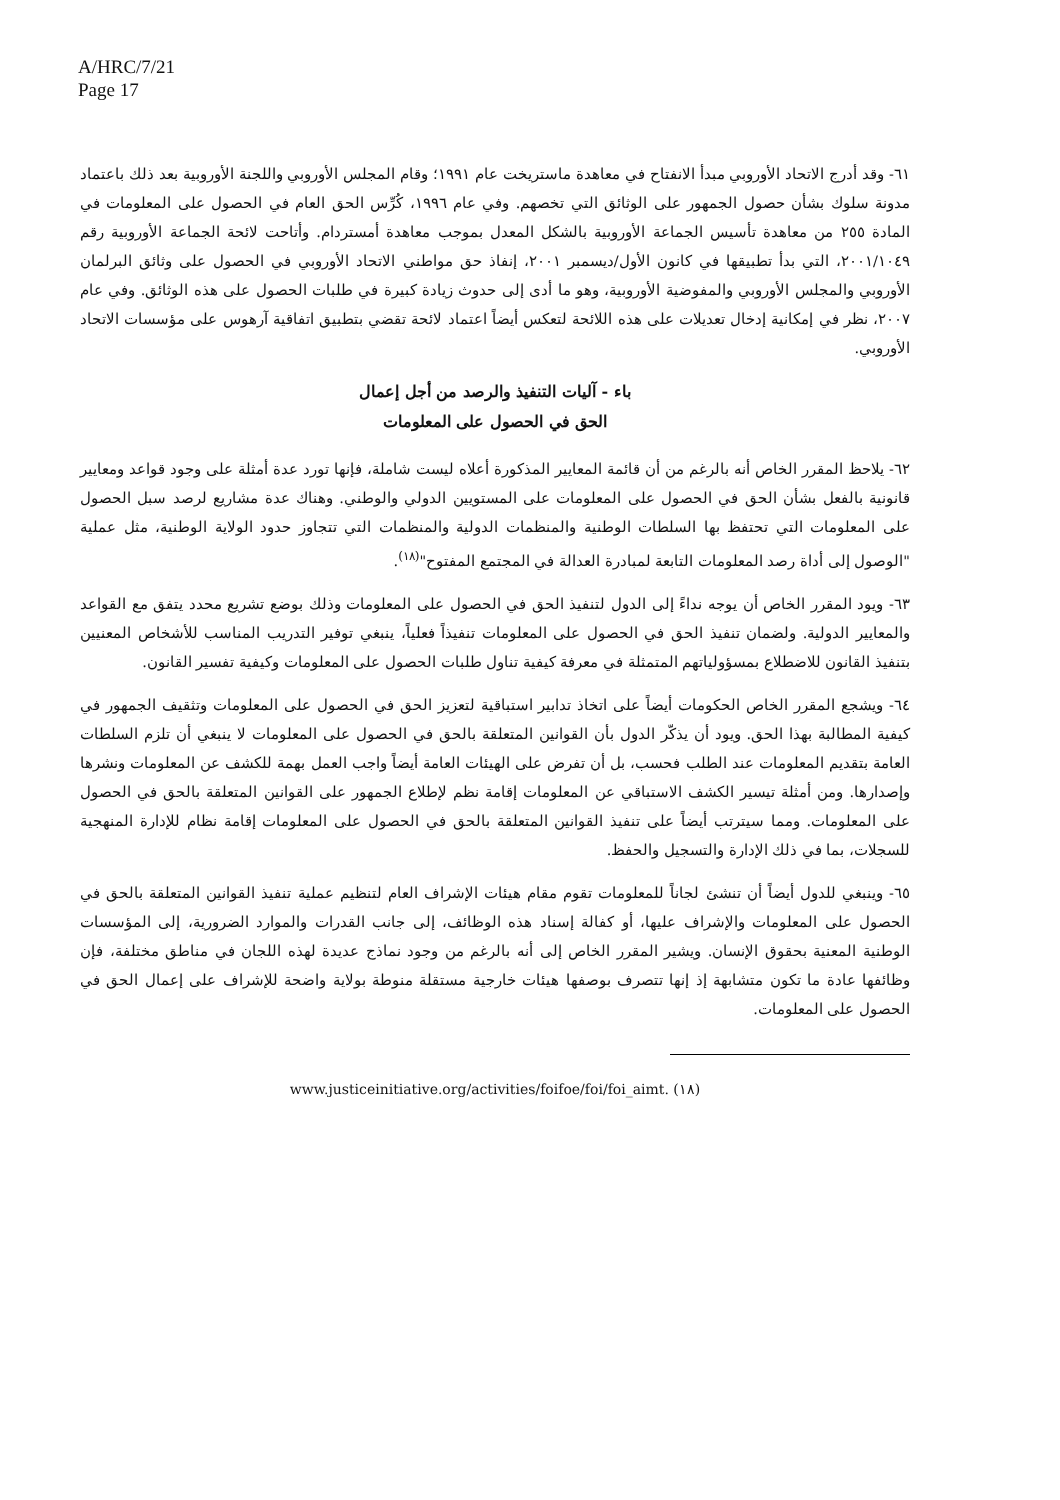A/HRC/7/21
Page 17
٦١- وقد أدرج الاتحاد الأوروبي مبدأ الانفتاح في معاهدة ماستريخت عام ١٩٩١؛ وقام المجلس الأوروبي واللجنة الأوروبية بعد ذلك باعتماد مدونة سلوك بشأن حصول الجمهور على الوثائق التي تخصهم. وفي عام ١٩٩٦، كُرِّس الحق العام في الحصول على المعلومات في المادة ٢٥٥ من معاهدة تأسيس الجماعة الأوروبية بالشكل المعدل بموجب معاهدة أمستردام. وأتاحت لائحة الجماعة الأوروبية رقم ٢٠٠١/١٠٤٩، التي بدأ تطبيقها في كانون الأول/ديسمبر ٢٠٠١، إنفاذ حق مواطني الاتحاد الأوروبي في الحصول على وثائق البرلمان الأوروبي والمجلس الأوروبي والمفوضية الأوروبية، وهو ما أدى إلى حدوث زيادة كبيرة في طلبات الحصول على هذه الوثائق. وفي عام ٢٠٠٧، نظر في إمكانية إدخال تعديلات على هذه اللائحة لتعكس أيضاً اعتماد لائحة تقضي بتطبيق اتفاقية آرهوس على مؤسسات الاتحاد الأوروبي.
باء - آليات التنفيذ والرصد من أجل إعمال
الحق في الحصول على المعلومات
٦٢- يلاحظ المقرر الخاص أنه بالرغم من أن قائمة المعايير المذكورة أعلاه ليست شاملة، فإنها تورد عدة أمثلة على وجود قواعد ومعايير قانونية بالفعل بشأن الحق في الحصول على المعلومات على المستويين الدولي والوطني. وهناك عدة مشاريع لرصد سبل الحصول على المعلومات التي تحتفظ بها السلطات الوطنية والمنظمات الدولية والمنظمات التي تتجاوز حدود الولاية الوطنية، مثل عملية "الوصول إلى أداة رصد المعلومات التابعة لمبادرة العدالة في المجتمع المفتوح"<sup>(١٨)</sup>.
٦٣- ويود المقرر الخاص أن يوجه نداءً إلى الدول لتنفيذ الحق في الحصول على المعلومات وذلك بوضع تشريع محدد يتفق مع القواعد والمعايير الدولية. ولضمان تنفيذ الحق في الحصول على المعلومات تنفيذاً فعلياً، ينبغي توفير التدريب المناسب للأشخاص المعنيين بتنفيذ القانون للاضطلاع بمسؤولياتهم المتمثلة في معرفة كيفية تناول طلبات الحصول على المعلومات وكيفية تفسير القانون.
٦٤- ويشجع المقرر الخاص الحكومات أيضاً على اتخاذ تدابير استباقية لتعزيز الحق في الحصول على المعلومات وتثقيف الجمهور في كيفية المطالبة بهذا الحق. ويود أن يذكّر الدول بأن القوانين المتعلقة بالحق في الحصول على المعلومات لا ينبغي أن تلزم السلطات العامة بتقديم المعلومات عند الطلب فحسب، بل أن تفرض على الهيئات العامة أيضاً واجب العمل بهمة للكشف عن المعلومات ونشرها وإصدارها. ومن أمثلة تيسير الكشف الاستباقي عن المعلومات إقامة نظم لإطلاع الجمهور على القوانين المتعلقة بالحق في الحصول على المعلومات. ومما سيترتب أيضاً على تنفيذ القوانين المتعلقة بالحق في الحصول على المعلومات إقامة نظام للإدارة المنهجية للسجلات، بما في ذلك الإدارة والتسجيل والحفظ.
٦٥- وينبغي للدول أيضاً أن تنشئ لجاناً للمعلومات تقوم مقام هيئات الإشراف العام لتنظيم عملية تنفيذ القوانين المتعلقة بالحق في الحصول على المعلومات والإشراف عليها، أو كفالة إسناد هذه الوظائف، إلى جانب القدرات والموارد الضرورية، إلى المؤسسات الوطنية المعنية بحقوق الإنسان. ويشير المقرر الخاص إلى أنه بالرغم من وجود نماذج عديدة لهذه اللجان في مناطق مختلفة، فإن وظائفها عادة ما تكون متشابهة إذ إنها تتصرف بوصفها هيئات خارجية مستقلة منوطة بولاية واضحة للإشراف على إعمال الحق في الحصول على المعلومات.
(١٨) www.justiceinitiative.org/activities/foifoe/foi/foi_aimt.